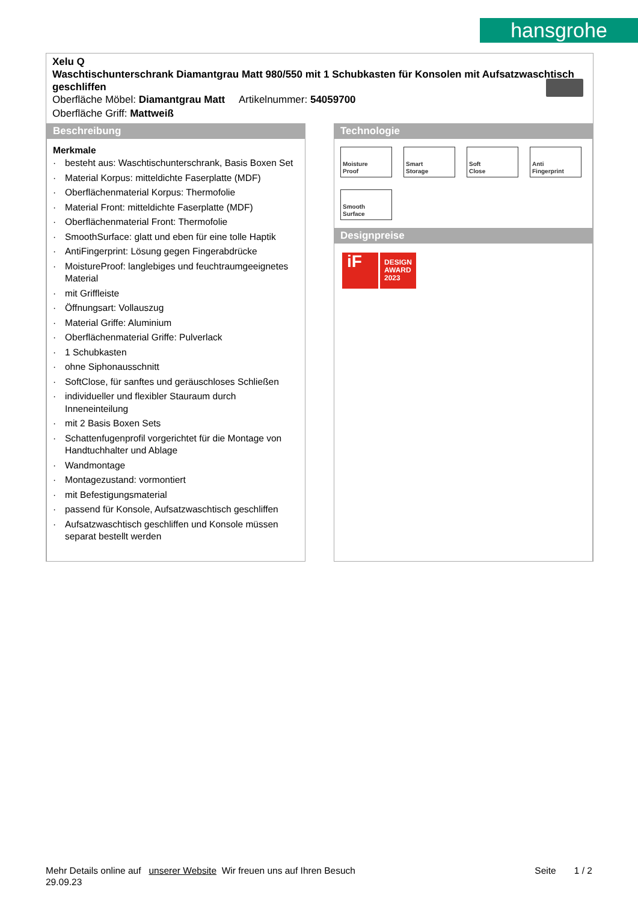hansgrohe
Xelu Q
Waschtischunterschrank Diamantgrau Matt 980/550 mit 1 Schubkasten für Konsolen mit Aufsatzwaschtisch geschliffen
Oberfläche Möbel: Diamantgrau Matt Artikelnummer: 54059700
Oberfläche Griff: Mattweiß
Beschreibung
Merkmale
· besteht aus: Waschtischunterschrank, Basis Boxen Set
· Material Korpus: mitteldichte Faserplatte (MDF)
· Oberflächenmaterial Korpus: Thermofolie
· Material Front: mitteldichte Faserplatte (MDF)
· Oberflächenmaterial Front: Thermofolie
· SmoothSurface: glatt und eben für eine tolle Haptik
· AntiFingerprint: Lösung gegen Fingerabdrücke
· MoistureProof: langlebiges und feuchtraumgeeignetes Material
· mit Griffleiste
· Öffnungsart: Vollauszug
· Material Griffe: Aluminium
· Oberflächenmaterial Griffe: Pulverlack
· 1 Schubkasten
· ohne Siphonausschnitt
· SoftClose, für sanftes und geräuschloses Schließen
· individueller und flexibler Stauraum durch Inneneinteilung
· mit 2 Basis Boxen Sets
· Schattenfugenprofil vorgerichtet für die Montage von Handtuchhalter und Ablage
· Wandmontage
· Montagezustand: vormontiert
· mit Befestigungsmaterial
· passend für Konsole, Aufsatzwaschtisch geschliffen
· Aufsatzwaschtisch geschliffen und Konsole müssen separat bestellt werden
Technologie
Moisture
Proof
Smart
Storage
Soft
Close
Anti
Fingerprint
Smooth
Surface
Designpreise
iF
DESIGN AWARD 2023
Mehr Details online auf unserer Website Wir freuen uns auf Ihren Besuch Seite 1 / 2
29.09.23